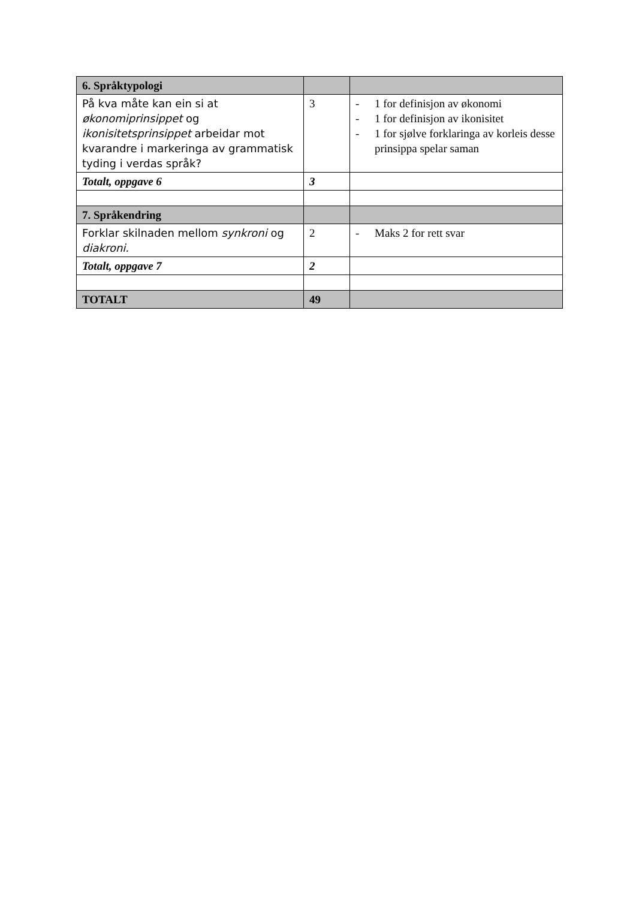| 6. Språktypologi | | |
| På kva måte kan ein si at økonomiprinsippet og ikonisitetsprinsippet arbeidar mot kvarandre i markeringa av grammatisk tyding i verdas språk? | 3 | - 1 for definisjon av økonomi - 1 for definisjon av ikonisitet - 1 for sjølve forklaringa av korleis desse prinsippa spelar saman |
| Totalt, oppgave 6 | 3 | |
| 7. Språkendring | | |
| Forklar skilnaden mellom synkroni og diakroni. | 2 | - Maks 2 for rett svar |
| Totalt, oppgave 7 | 2 | |
| TOTALT | 49 | |